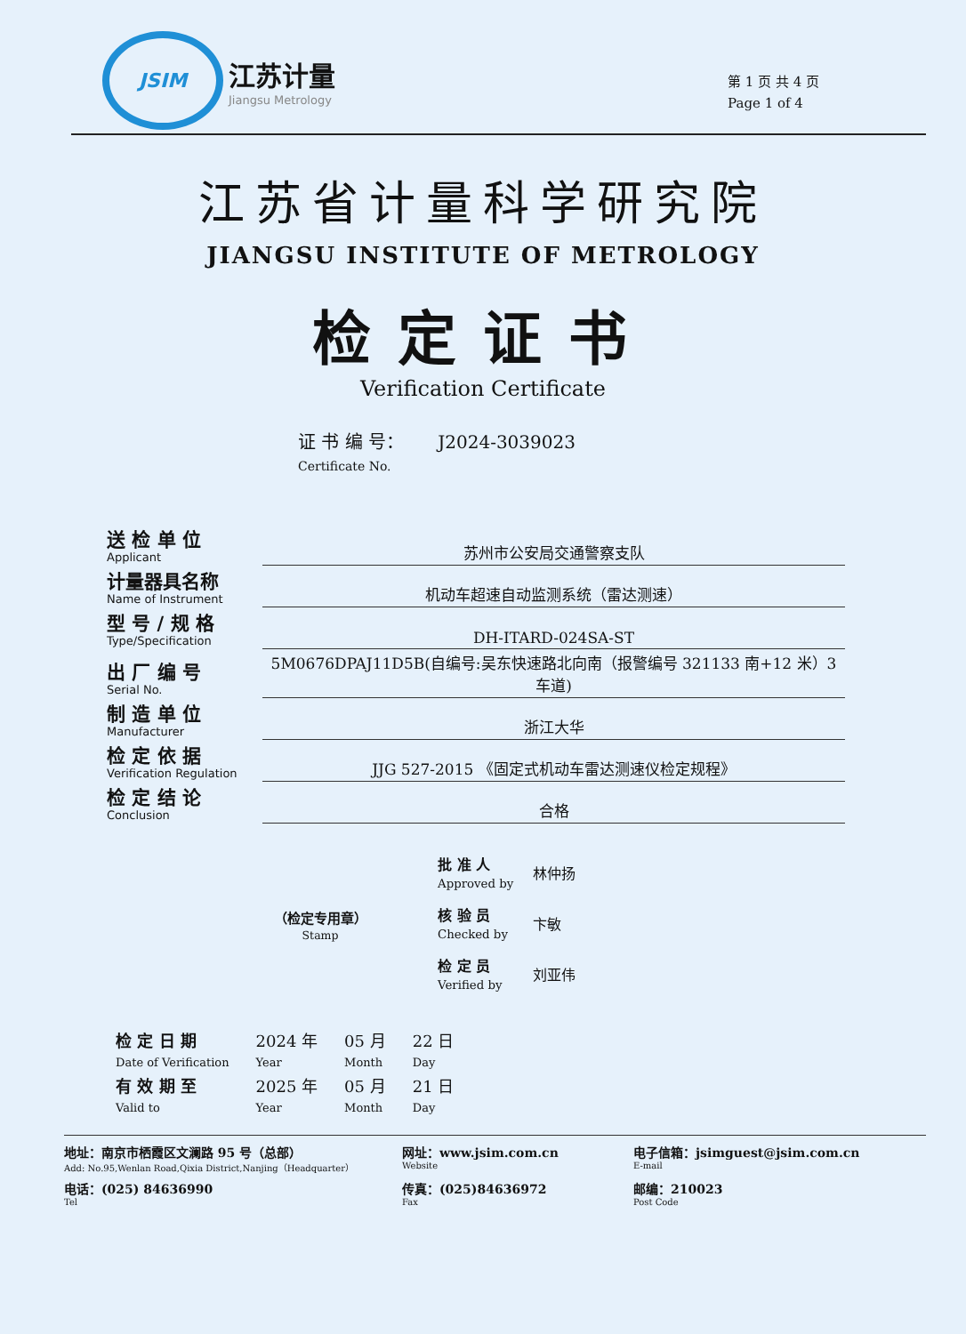JSIM
江苏计量
Jiangsu Metrology
第 1 页 共 4 页
Page 1 of 4
江苏省计量科学研究院
JIANGSU INSTITUTE OF METROLOGY
检定证书
Verification Certificate
证 书 编 号： J2024-3039023
Certificate No.
| 送 检 单 位 Applicant | 苏州市公安局交通警察支队 |
| 计量器具名称 Name of Instrument | 机动车超速自动监测系统（雷达测速） |
| 型 号 / 规 格 Type/Specification | DH-ITARD-024SA-ST |
| 出 厂 编 号 Serial No. | 5M0676DPAJ11D5B(自编号:吴东快速路北向南（报警编号 321133 南+12 米）3 车道) |
| 制 造 单 位 Manufacturer | 浙江大华 |
| 检 定 依 据 Verification Regulation | JJG 527-2015 《固定式机动车雷达测速仪检定规程》 |
| 检 定 结 论 Conclusion | 合格 |
（检定专用章）
Stamp
| 批 准 人 Approved by | 林仲扬 |
| 核 验 员 Checked by | 卞敏 |
| 检 定 员 Verified by | 刘亚伟 |
| 检 定 日 期 Date of Verification | 2024 年 Year | 05 月 Month | 22 日 Day |
| 有 效 期 至 Valid to | 2025 年 Year | 05 月 Month | 21 日 Day |
地址：南京市栖霞区文澜路 95 号（总部）
Add: No.95,Wenlan Road,Qixia District,Nanjing（Headquarter）
网址：www.jsim.com.cn
Website
电子信箱：jsimguest@jsim.com.cn
E-mail
电话：(025) 84636990
Tel
传真：(025)84636972
Fax
邮编：210023
Post Code